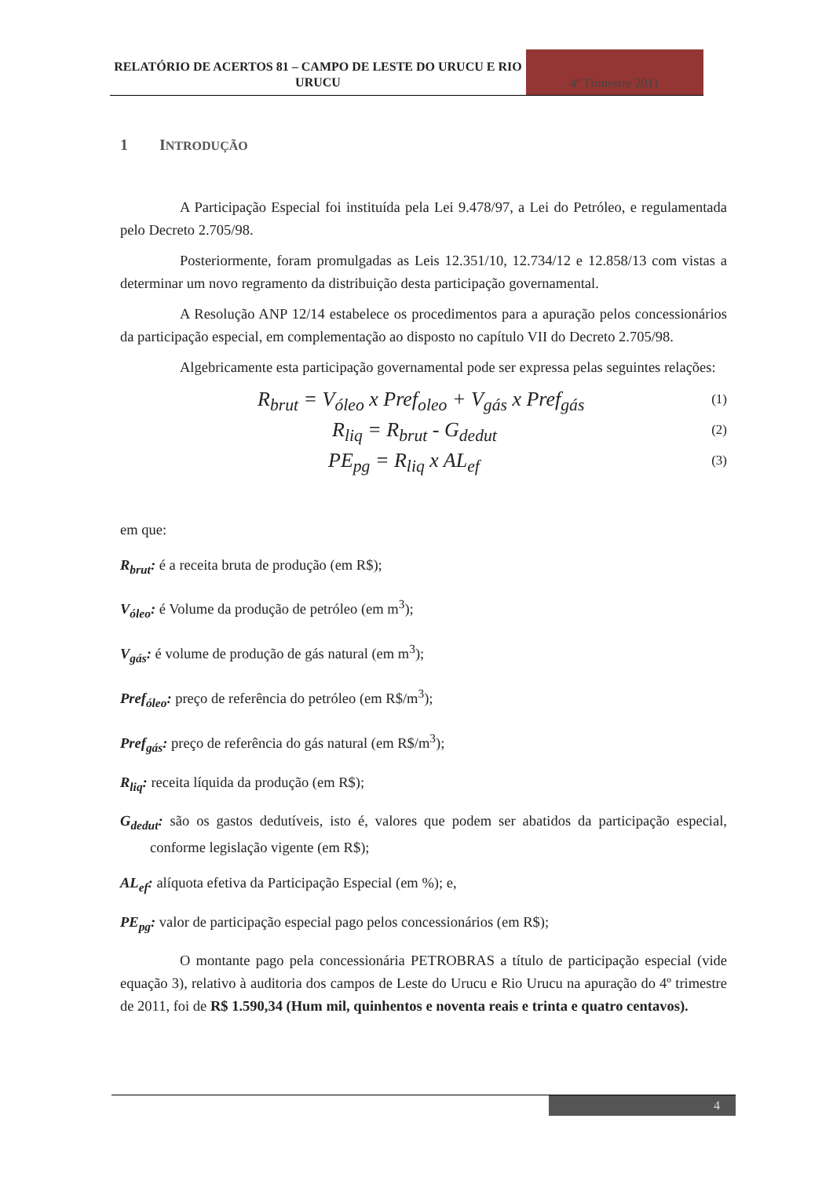RELATÓRIO DE ACERTOS 81 – CAMPO DE LESTE DO URUCU E RIO URUCU
4º Trimestre 2011
1 INTRODUÇÃO
A Participação Especial foi instituída pela Lei 9.478/97, a Lei do Petróleo, e regulamentada pelo Decreto 2.705/98.
Posteriormente, foram promulgadas as Leis 12.351/10, 12.734/12 e 12.858/13 com vistas a determinar um novo regramento da distribuição desta participação governamental.
A Resolução ANP 12/14 estabelece os procedimentos para a apuração pelos concessionários da participação especial, em complementação ao disposto no capítulo VII do Decreto 2.705/98.
Algebricamente esta participação governamental pode ser expressa pelas seguintes relações:
R<sub>brut</sub> = V<sub>óleo</sub> x Pref<sub>oleo</sub> + V<sub>gás</sub> x Pref<sub>gás</sub> (1)
R<sub>liq</sub> = R<sub>brut</sub> - G<sub>dedut</sub> (2)
PE<sub>pg</sub> = R<sub>liq</sub> x AL<sub>ef</sub> (3)
em que:
R<sub>brut</sub>: é a receita bruta de produção (em R$);
V<sub>óleo</sub>: é Volume da produção de petróleo (em m<sup>3</sup>);
V<sub>gás</sub>: é volume de produção de gás natural (em m<sup>3</sup>);
Pref<sub>óleo</sub>: preço de referência do petróleo (em R$/m<sup>3</sup>);
Pref<sub>gás</sub>: preço de referência do gás natural (em R$/m<sup>3</sup>);
R<sub>liq</sub>: receita líquida da produção (em R$);
G<sub>dedut</sub>: são os gastos dedutíveis, isto é, valores que podem ser abatidos da participação especial, conforme legislação vigente (em R$);
AL<sub>ef</sub>: alíquota efetiva da Participação Especial (em %); e,
PE<sub>pg</sub>: valor de participação especial pago pelos concessionários (em R$);
O montante pago pela concessionária PETROBRAS a título de participação especial (vide equação 3), relativo à auditoria dos campos de Leste do Urucu e Rio Urucu na apuração do 4º trimestre de 2011, foi de R$ 1.590,34 (Hum mil, quinhentos e noventa reais e trinta e quatro centavos).
4